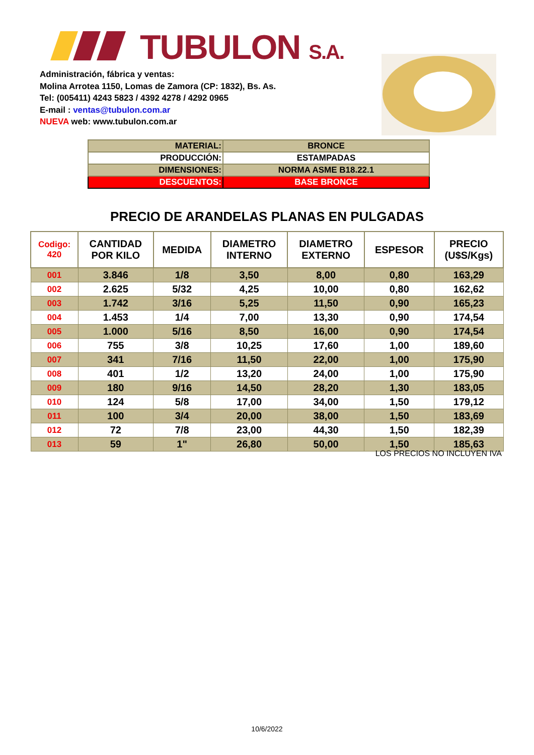TUBULON S.A.
Administración, fábrica y ventas:
Molina Arrotea 1150, Lomas de Zamora (CP: 1832), Bs. As.
Tel: (005411) 4243 5823 / 4392 4278 / 4292 0965
E-mail : ventas@tubulon.com.ar
NUEVA web: www.tubulon.com.ar
| MATERIAL: | BRONCE |
| PRODUCCIÓN: | ESTAMPADAS |
| DIMENSIONES: | NORMA ASME B18.22.1 |
| DESCUENTOS: | BASE BRONCE |
PRECIO DE ARANDELAS PLANAS EN PULGADAS
| Codigo: 420 | CANTIDAD POR KILO | MEDIDA | DIAMETRO INTERNO | DIAMETRO EXTERNO | ESPESOR | PRECIO (U$S/Kgs) |
| --- | --- | --- | --- | --- | --- | --- |
| 001 | 3.846 | 1/8 | 3,50 | 8,00 | 0,80 | 163,29 |
| 002 | 2.625 | 5/32 | 4,25 | 10,00 | 0,80 | 162,62 |
| 003 | 1.742 | 3/16 | 5,25 | 11,50 | 0,90 | 165,23 |
| 004 | 1.453 | 1/4 | 7,00 | 13,30 | 0,90 | 174,54 |
| 005 | 1.000 | 5/16 | 8,50 | 16,00 | 0,90 | 174,54 |
| 006 | 755 | 3/8 | 10,25 | 17,60 | 1,00 | 189,60 |
| 007 | 341 | 7/16 | 11,50 | 22,00 | 1,00 | 175,90 |
| 008 | 401 | 1/2 | 13,20 | 24,00 | 1,00 | 175,90 |
| 009 | 180 | 9/16 | 14,50 | 28,20 | 1,30 | 183,05 |
| 010 | 124 | 5/8 | 17,00 | 34,00 | 1,50 | 179,12 |
| 011 | 100 | 3/4 | 20,00 | 38,00 | 1,50 | 183,69 |
| 012 | 72 | 7/8 | 23,00 | 44,30 | 1,50 | 182,39 |
| 013 | 59 | 1" | 26,80 | 50,00 | 1,50 | 185,63 |
LOS PRECIOS NO INCLUYEN IVA
10/6/2022